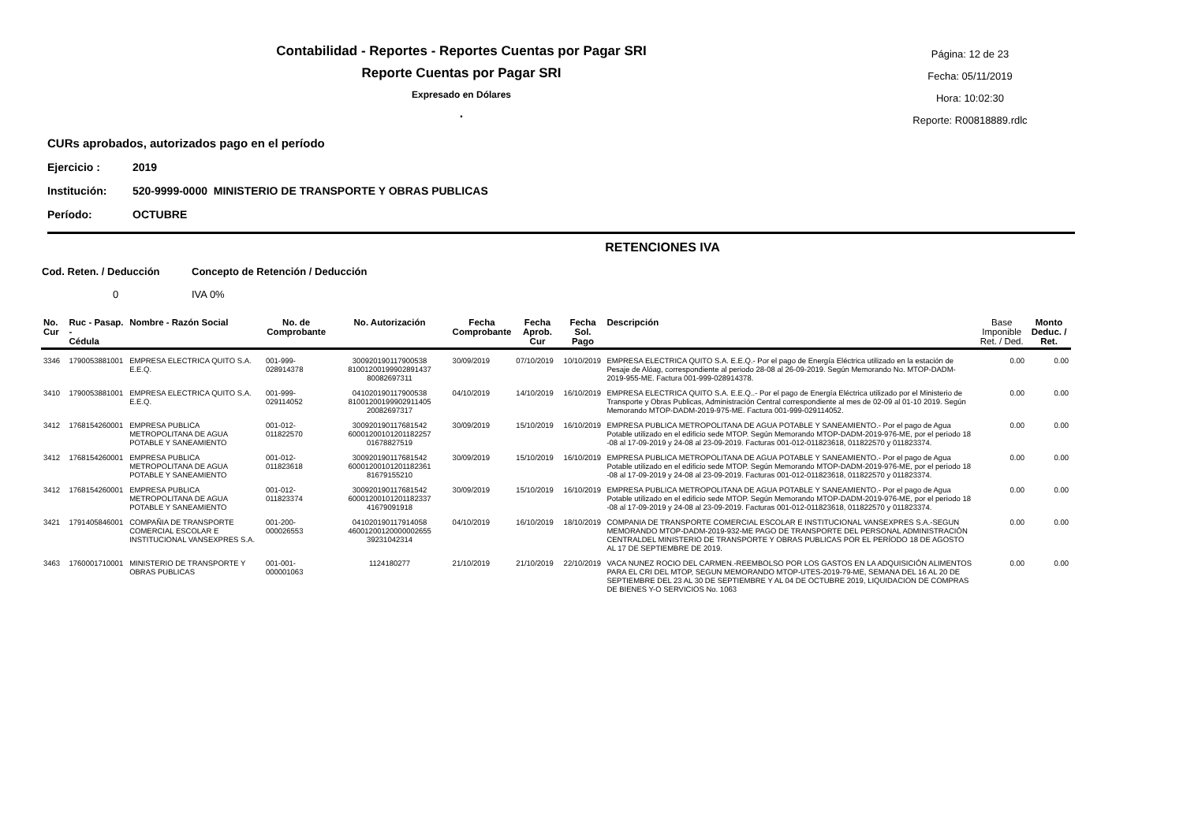Contabilidad - Reportes - Reportes Cuentas por Pagar SRI
Reporte Cuentas por Pagar SRI
Expresado en Dólares
.
Página: 12 de 23
Fecha: 05/11/2019
Hora: 10:02:30
Reporte: R00818889.rdlc
CURs aprobados, autorizados pago en el período
Ejercicio : 2019
Institución: 520-9999-0000 MINISTERIO DE TRANSPORTE Y OBRAS PUBLICAS
Período: OCTUBRE
RETENCIONES IVA
Cod. Reten. / Deducción Concepto de Retención / Deducción
0 IVA 0%
| No. Cur | Ruc - Pasap. - Cédula | Nombre - Razón Social | No. de Comprobante | No. Autorización | Fecha Comprobante | Fecha Aprob. Cur | Fecha Sol. Pago | Descripción | Base Imponible Ret. / Ded. | Monto Deduc. / Ret. |
| --- | --- | --- | --- | --- | --- | --- | --- | --- | --- | --- |
| 3346 | 1790053881001 | EMPRESA ELECTRICA QUITO S.A. E.E.Q. | 001-999-028914378 | 300920190117900538 81001200199902891437 80082697311 | 30/09/2019 | 07/10/2019 | 10/10/2019 | EMPRESA ELECTRICA QUITO S.A. E.E.Q.- Por el pago de Energía Eléctrica utilizado en la estación de Pesaje de Alóag, correspondiente al periodo 28-08 al 26-09-2019. Según Memorando No. MTOP-DADM-2019-955-ME. Factura 001-999-028914378. | 0.00 | 0.00 |
| 3410 | 1790053881001 | EMPRESA ELECTRICA QUITO S.A. E.E.Q. | 001-999-029114052 | 041020190117900538 81001200199902911405 20082697317 | 04/10/2019 | 14/10/2019 | 16/10/2019 | EMPRESA ELECTRICA QUITO S.A. E.E.Q..- Por el pago de Energía Eléctrica utilizado por el Ministerio de Transporte y Obras Publicas, Administración Central correspondiente al mes de 02-09 al 01-10 2019. Según Memorando MTOP-DADM-2019-975-ME. Factura 001-999-029114052. | 0.00 | 0.00 |
| 3412 | 1768154260001 | EMPRESA PUBLICA METROPOLITANA DE AGUA POTABLE Y SANEAMIENTO | 001-012-011822570 | 300920190117681542 60001200101201182257 01678827519 | 30/09/2019 | 15/10/2019 | 16/10/2019 | EMPRESA PUBLICA METROPOLITANA DE AGUA POTABLE Y SANEAMIENTO.- Por el pago de Agua Potable utilizado en el edificio sede MTOP. Según Memorando MTOP-DADM-2019-976-ME, por el periodo 18 -08 al 17-09-2019 y 24-08 al 23-09-2019. Facturas 001-012-011823618, 011822570 y 011823374. | 0.00 | 0.00 |
| 3412 | 1768154260001 | EMPRESA PUBLICA METROPOLITANA DE AGUA POTABLE Y SANEAMIENTO | 001-012-011823618 | 300920190117681542 60001200101201182361 81679155210 | 30/09/2019 | 15/10/2019 | 16/10/2019 | EMPRESA PUBLICA METROPOLITANA DE AGUA POTABLE Y SANEAMIENTO.- Por el pago de Agua Potable utilizado en el edificio sede MTOP. Según Memorando MTOP-DADM-2019-976-ME, por el periodo 18 -08 al 17-09-2019 y 24-08 al 23-09-2019. Facturas 001-012-011823618, 011822570 y 011823374. | 0.00 | 0.00 |
| 3412 | 1768154260001 | EMPRESA PUBLICA METROPOLITANA DE AGUA POTABLE Y SANEAMIENTO | 001-012-011823374 | 300920190117681542 60001200101201182337 41679091918 | 30/09/2019 | 15/10/2019 | 16/10/2019 | EMPRESA PUBLICA METROPOLITANA DE AGUA POTABLE Y SANEAMIENTO.- Por el pago de Agua Potable utilizado en el edificio sede MTOP. Según Memorando MTOP-DADM-2019-976-ME, por el periodo 18 -08 al 17-09-2019 y 24-08 al 23-09-2019. Facturas 001-012-011823618, 011822570 y 011823374. | 0.00 | 0.00 |
| 3421 | 1791405846001 | COMPAÑIA DE TRANSPORTE COMERCIAL ESCOLAR E INSTITUCIONAL VANSEXPRES S.A. | 001-200-000026553 | 041020190117914058 46001200120000002655 39231042314 | 04/10/2019 | 16/10/2019 | 18/10/2019 | COMPANIA DE TRANSPORTE COMERCIAL ESCOLAR E INSTITUCIONAL VANSEXPRES S.A.-SEGUN MEMORANDO MTOP-DADM-2019-932-ME PAGO DE TRANSPORTE DEL PERSONAL ADMINISTRACIÓN CENTRALDEL MINISTERIO DE TRANSPORTE Y OBRAS PUBLICAS POR EL PERÍODO 18 DE AGOSTO AL 17 DE SEPTIEMBRE DE 2019. | 0.00 | 0.00 |
| 3463 | 1760001710001 | MINISTERIO DE TRANSPORTE Y OBRAS PUBLICAS | 001-001-000001063 | 1124180277 | 21/10/2019 | 21/10/2019 | 22/10/2019 | VACA NUNEZ ROCIO DEL CARMEN.-REEMBOLSO POR LOS GASTOS EN LA ADQUISICIÓN ALIMENTOS PARA EL CRI DEL MTOP, SEGUN MEMORANDO MTOP-UTES-2019-79-ME, SEMANA DEL 16 AL 20 DE SEPTIEMBRE DEL 23 AL 30 DE SEPTIEMBRE Y AL 04 DE OCTUBRE 2019, LIQUIDACION DE COMPRAS DE BIENES Y-O SERVICIOS No. 1063 | 0.00 | 0.00 |